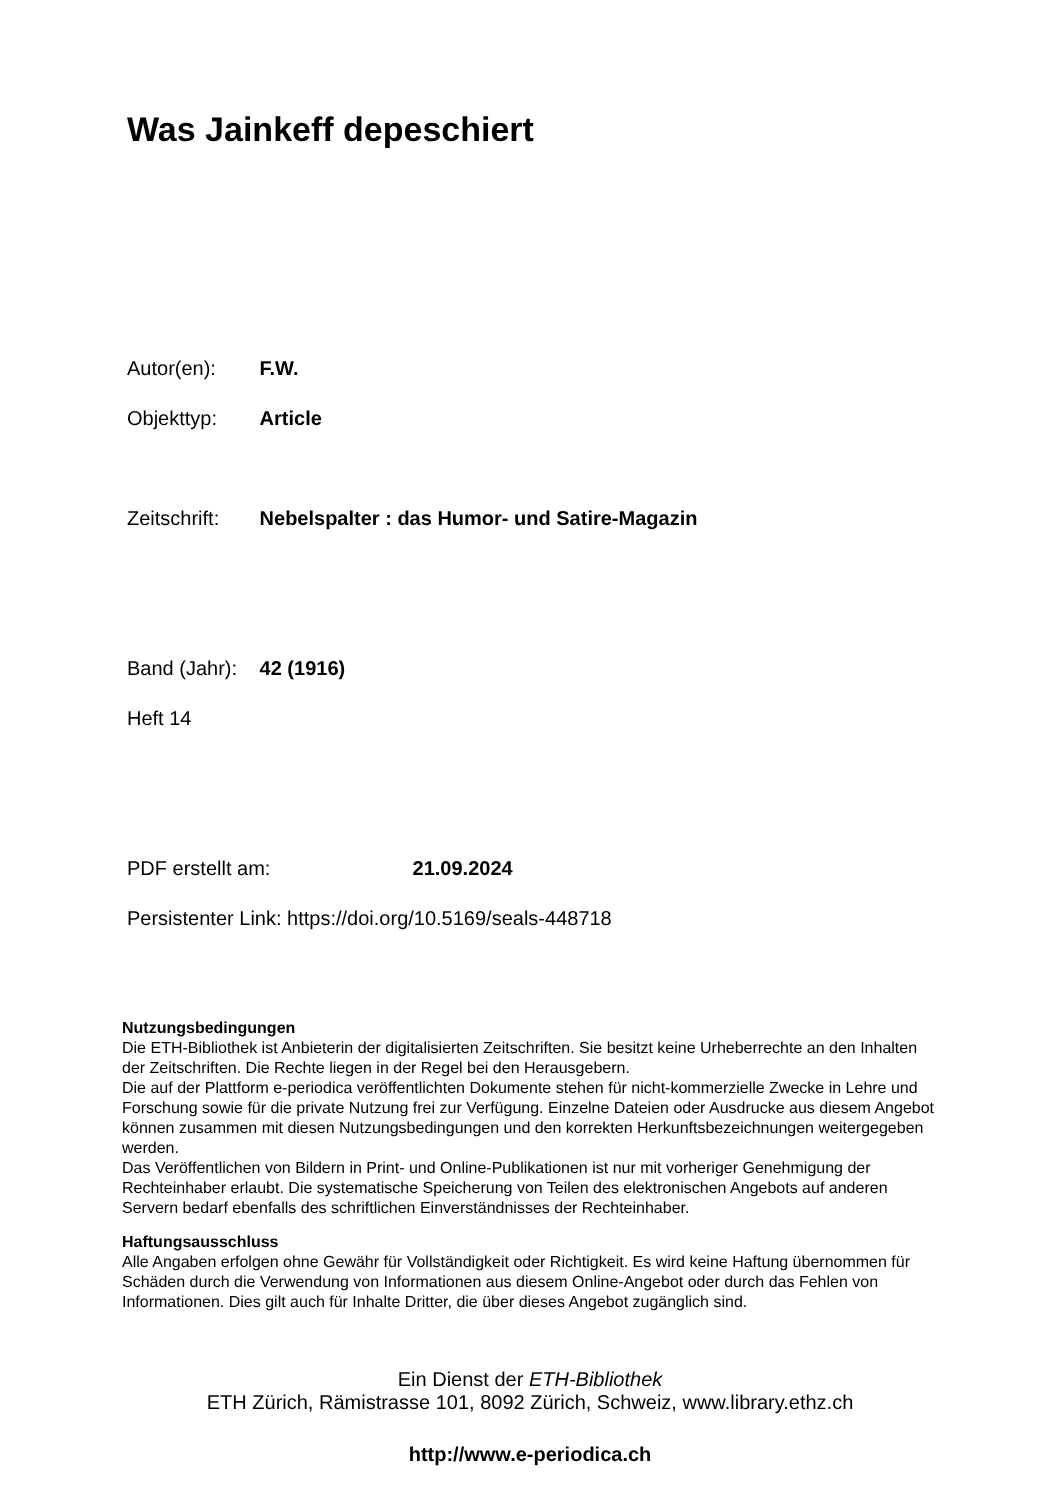Was Jainkeff depeschiert
Autor(en): F.W.
Objekttyp: Article
Zeitschrift: Nebelspalter : das Humor- und Satire-Magazin
Band (Jahr): 42 (1916)
Heft 14
PDF erstellt am: 21.09.2024
Persistenter Link: https://doi.org/10.5169/seals-448718
Nutzungsbedingungen
Die ETH-Bibliothek ist Anbieterin der digitalisierten Zeitschriften. Sie besitzt keine Urheberrechte an den Inhalten der Zeitschriften. Die Rechte liegen in der Regel bei den Herausgebern.
Die auf der Plattform e-periodica veröffentlichten Dokumente stehen für nicht-kommerzielle Zwecke in Lehre und Forschung sowie für die private Nutzung frei zur Verfügung. Einzelne Dateien oder Ausdrucke aus diesem Angebot können zusammen mit diesen Nutzungsbedingungen und den korrekten Herkunftsbezeichnungen weitergegeben werden.
Das Veröffentlichen von Bildern in Print- und Online-Publikationen ist nur mit vorheriger Genehmigung der Rechteinhaber erlaubt. Die systematische Speicherung von Teilen des elektronischen Angebots auf anderen Servern bedarf ebenfalls des schriftlichen Einverständnisses der Rechteinhaber.
Haftungsausschluss
Alle Angaben erfolgen ohne Gewähr für Vollständigkeit oder Richtigkeit. Es wird keine Haftung übernommen für Schäden durch die Verwendung von Informationen aus diesem Online-Angebot oder durch das Fehlen von Informationen. Dies gilt auch für Inhalte Dritter, die über dieses Angebot zugänglich sind.
Ein Dienst der ETH-Bibliothek
ETH Zürich, Rämistrasse 101, 8092 Zürich, Schweiz, www.library.ethz.ch
http://www.e-periodica.ch